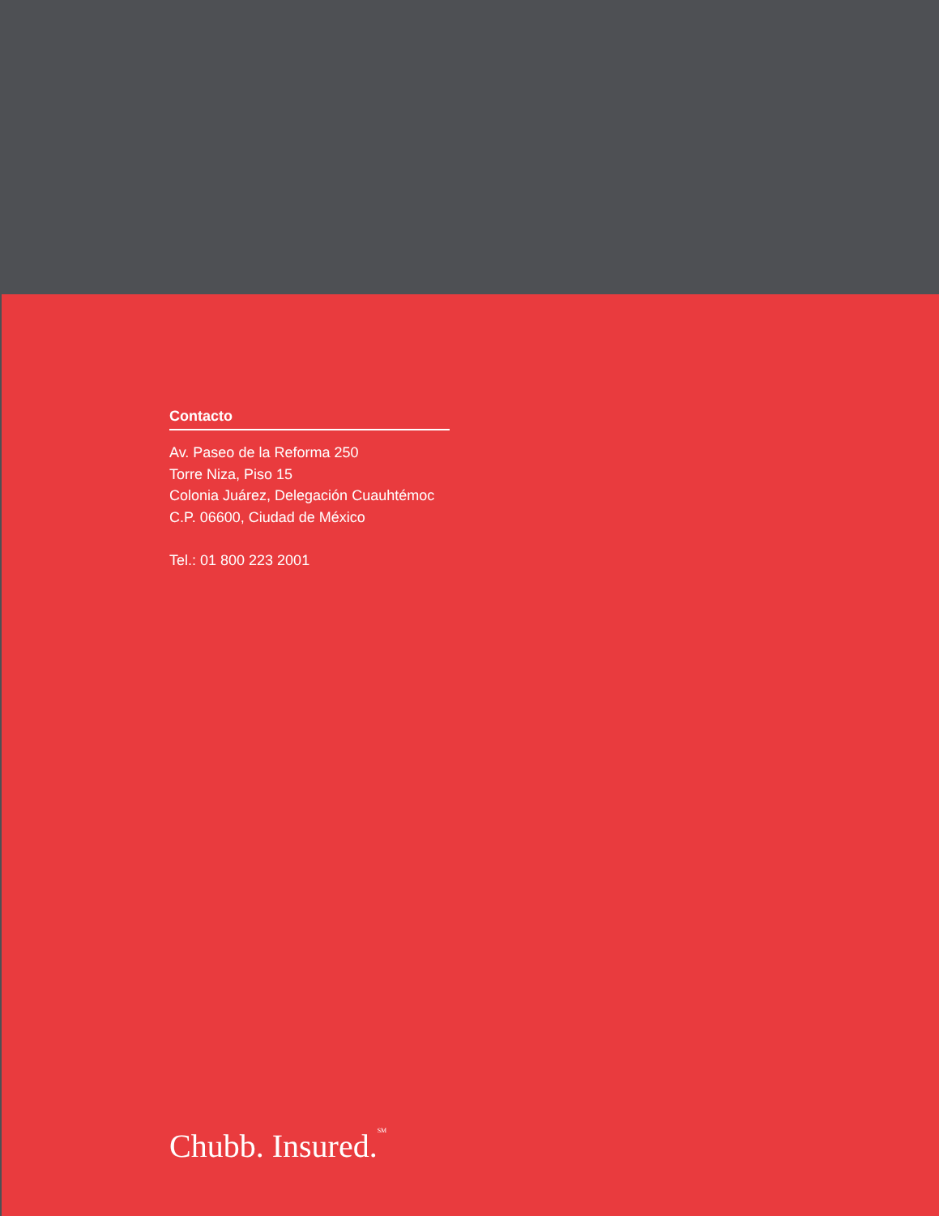Contacto
Av. Paseo de la Reforma 250
Torre Niza, Piso 15
Colonia Juárez, Delegación Cuauhtémoc
C.P. 06600, Ciudad de México
Tel.: 01 800 223 2001
Chubb. Insured.<sup>SM</sup>